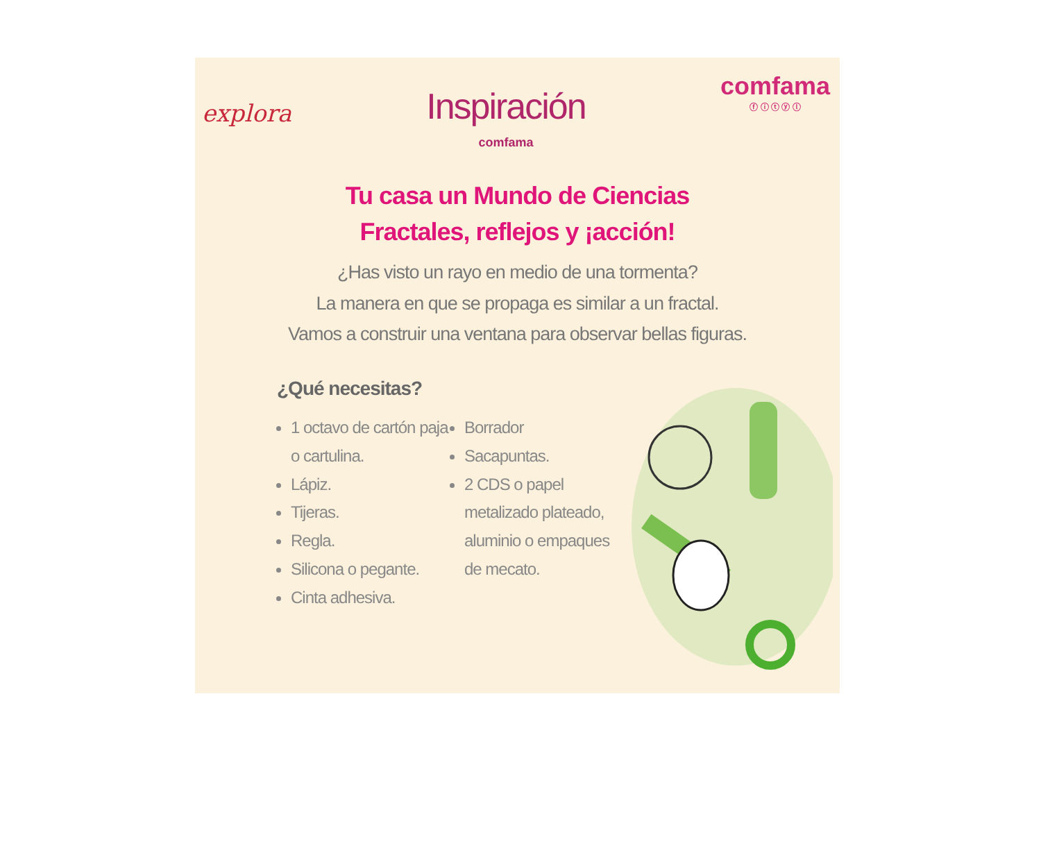explora
Inspiración
comfama
comfama
ⓕ ⓘ ⓣ ⓨ ⓛ
Tu casa un Mundo de Ciencias
Fractales, reflejos y ¡acción!
¿Has visto un rayo en medio de una tormenta?
La manera en que se propaga es similar a un fractal.
Vamos a construir una ventana para observar bellas figuras.
¿Qué necesitas?
1 octavo de cartón paja o cartulina.
Lápiz.
Tijeras.
Regla.
Silicona o pegante.
Cinta adhesiva.
Borrador
Sacapuntas.
2 CDS o papel metalizado plateado, aluminio o empaques de mecato.